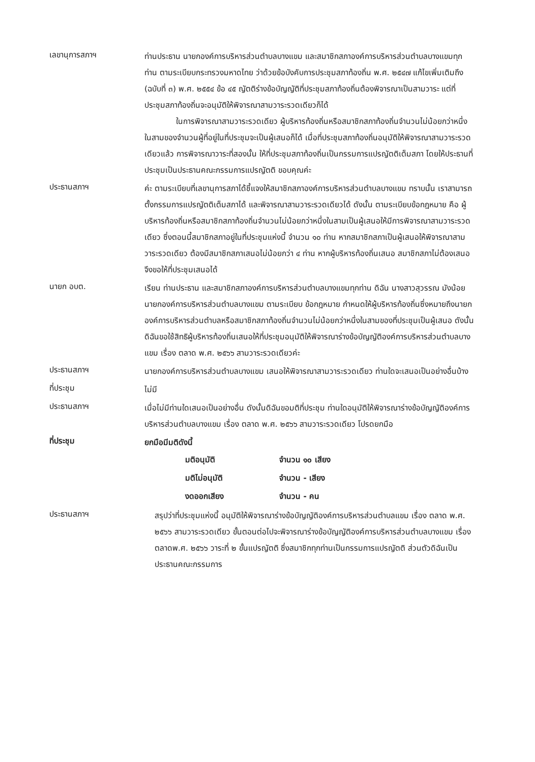เลขานุการสภาฯ
ท่านประธาน นายกองค์การบริหารส่วนตำบลบางแขม และสมาชิกสภาองค์การบริหารส่วนตำบลบางแขมทุกท่าน ตามระเบียบกระทรวงมหาดไทย ว่าด้วยข้อบังคับการประชุมสภาท้องถิ่น พ.ศ. ๒๕๔๗ แก้ไขเพิ่มเติมถึง (ฉบับที่ ๓) พ.ศ. ๒๕๕๔ ข้อ ๔๕ ญัตติร่างข้อบัญญัติที่ประชุมสภาท้องถิ่นต้องพิจารณาเป็นสามวาระ แต่ที่ประชุมสภาท้องถิ่นจะอนุมัติให้พิจารณาสามวาระรวดเดียวก็ได้
ในการพิจารณาสามวาระรวดเดียว ผู้บริหารท้องถิ่นหรือสมาชิกสภาท้องถิ่นจำนวนไม่น้อยกว่าหนึ่งในสามของจำนวนผู้ที่อยู่ในที่ประชุมจะเป็นผู้เสนอก็ได้ เมื่อที่ประชุมสภาท้องถิ่นอนุมัติให้พิจารณาสามวาระรวดเดียวแล้ว การพิจารณาวาระที่สองนั้น ให้ที่ประชุมสภาท้องถิ่นเป็นกรรมการแปรญัตติเต็มสภา โดยให้ประธานที่ประชุมเป็นประธานคณะกรรมการแปรญัตติ ขอบคุณค่ะ
ประธานสภาฯ
ค่ะ ตามระเบียบที่เลขานุการสภาได้ชี้แจงให้สมาชิกสภาองค์การบริหารส่วนตำบลบางแขม ทราบนั้น เราสามารถตั้งกรรมการแปรญัตติเต็มสภาได้ และพิจารณาสามวาระรวดเดียวได้ ดังนั้น ตามระเบียบข้อกฎหมาย คือ ผู้บริหารท้องถิ่นหรือสมาชิกสภาท้องถิ่นจำนวนไม่น้อยกว่าหนึ่งในสามเป็นผู้เสนอให้มีการพิจารณาสามวาระรวดเดียว ซึ่งตอนนี้สมาชิกสภาอยู่ในที่ประชุมแห่งนี้ จำนวน ๑๐ ท่าน หากสมาชิกสภาเป็นผู้เสนอให้พิจารณาสามวาระรวดเดียว ต้องมีสมาชิกสภาเสนอไม่น้อยกว่า ๔ ท่าน หากผู้บริหารท้องถิ่นเสนอ สมาชิกสภาไม่ต้องเสนอ จึงขอให้ที่ประชุมเสนอได้
นายก อบต.
เรียน ท่านประธาน และสมาชิกสภาองค์การบริหารส่วนตำบลบางแขมทุกท่าน ดิฉัน นางสาวสุวรรณ มังน้อย นายกองค์การบริหารส่วนตำบลบางแขม ตามระเบียบ ข้อกฎหมาย กำหนดให้ผู้บริหารท้องถิ่นซึ่งหมายถึงนายกองค์การบริหารส่วนตำบลหรือสมาชิกสภาท้องถิ่นจำนวนไม่น้อยกว่าหนึ่งในสามของที่ประชุมเป็นผู้เสนอ ดังนั้นดิฉันขอใช้สิทธิผู้บริหารท้องถิ่นเสนอให้ที่ประชุมอนุมัติให้พิจารณาร่างข้อบัญญัติองค์การบริหารส่วนตำบลบางแขม เรื่อง ตลาด พ.ศ. ๒๕๖๖ สามวาระรวดเดียวค่ะ
ประธานสภาฯ
นายกองค์การบริหารส่วนตำบลบางแขม เสนอให้พิจารณาสามวาระรวดเดียว ท่านใดจะเสนอเป็นอย่างอื่นบ้าง
ที่ประชุม
ไม่มี
ประธานสภาฯ
เมื่อไม่มีท่านใดเสนอเป็นอย่างอื่น ดังนั้นดิฉันขอมติที่ประชุม ท่านใดอนุมัติให้พิจารณาร่างข้อบัญญัติองค์การบริหารส่วนตำบลบางแขม เรื่อง ตลาด พ.ศ. ๒๕๖๖ สามวาระรวดเดียว โปรดยกมือ
ที่ประชุม
ยกมือมีมติดังนี้
| มติอนุมัติ | จำนวน ๑๐ เสียง |
| มติไม่อนุมัติ | จำนวน - เสียง |
| งดออกเสียง | จำนวน - คน |
ประธานสภาฯ
สรุปว่าที่ประชุมแห่งนี้ อนุมัติให้พิจารณาร่างข้อบัญญัติองค์การบริหารส่วนตำบลแขม เรื่อง ตลาด พ.ศ. ๒๕๖๖ สามวาระรวดเดียว ขั้นตอนต่อไปจะพิจารณาร่างข้อบัญญัติองค์การบริหารส่วนตำบลบางแขม เรื่อง ตลาดพ.ศ. ๒๕๖๖ วาระที่ ๒ ขั้นแปรญัตติ ซึ่งสมาชิกทุกท่านเป็นกรรมการแปรญัตติ ส่วนตัวดิฉันเป็นประธานคณะกรรมการ